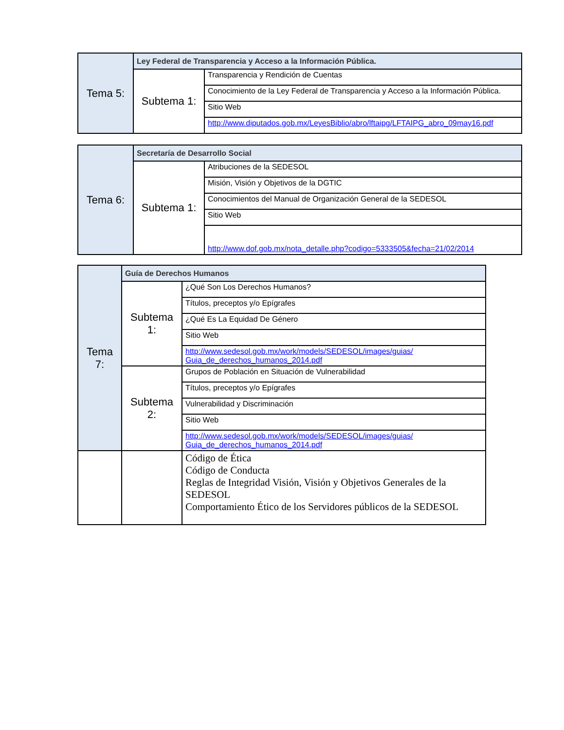| Tema 5: | Ley Federal de Transparencia y Acceso a la Información Pública. | |
| | Subtema 1: | Transparencia y Rendición de Cuentas |
| | | Conocimiento de la Ley Federal de Transparencia y Acceso a la Información Pública. |
| | | Sitio Web |
| | | http://www.diputados.gob.mx/LeyesBiblio/abro/lftaipg/LFTAIPG_abro_09may16.pdf |
| Tema 6: | Secretaría de Desarrollo Social | |
| | Subtema 1: | Atribuciones de la SEDESOL |
| | | Misión, Visión y Objetivos de la DGTIC |
| | | Conocimientos del Manual de Organización General de la SEDESOL |
| | | Sitio Web |
| | | http://www.dof.gob.mx/nota_detalle.php?codigo=5333505&fecha=21/02/2014 |
| Tema 7: | Guía de Derechos Humanos | |
| | Subtema 1: | ¿Qué Son Los Derechos Humanos? |
| | | Títulos, preceptos y/o Epígrafes |
| | | ¿Qué Es La Equidad De Género |
| | | Sitio Web |
| | | http://www.sedesol.gob.mx/work/models/SEDESOL/images/guias/ Guia_de_derechos_humanos_2014.pdf |
| | Subtema 2: | Grupos de Población en Situación de Vulnerabilidad |
| | | Títulos, preceptos y/o Epígrafes |
| | | Vulnerabilidad y Discriminación |
| | | Sitio Web |
| | | http://www.sedesol.gob.mx/work/models/SEDESOL/images/guias/ Guia_de_derechos_humanos_2014.pdf |
| | | Código de Ética Código de Conducta Reglas de Integridad Visión, Visión y Objetivos Generales de la SEDESOL Comportamiento Ético de los Servidores públicos de la SEDESOL |